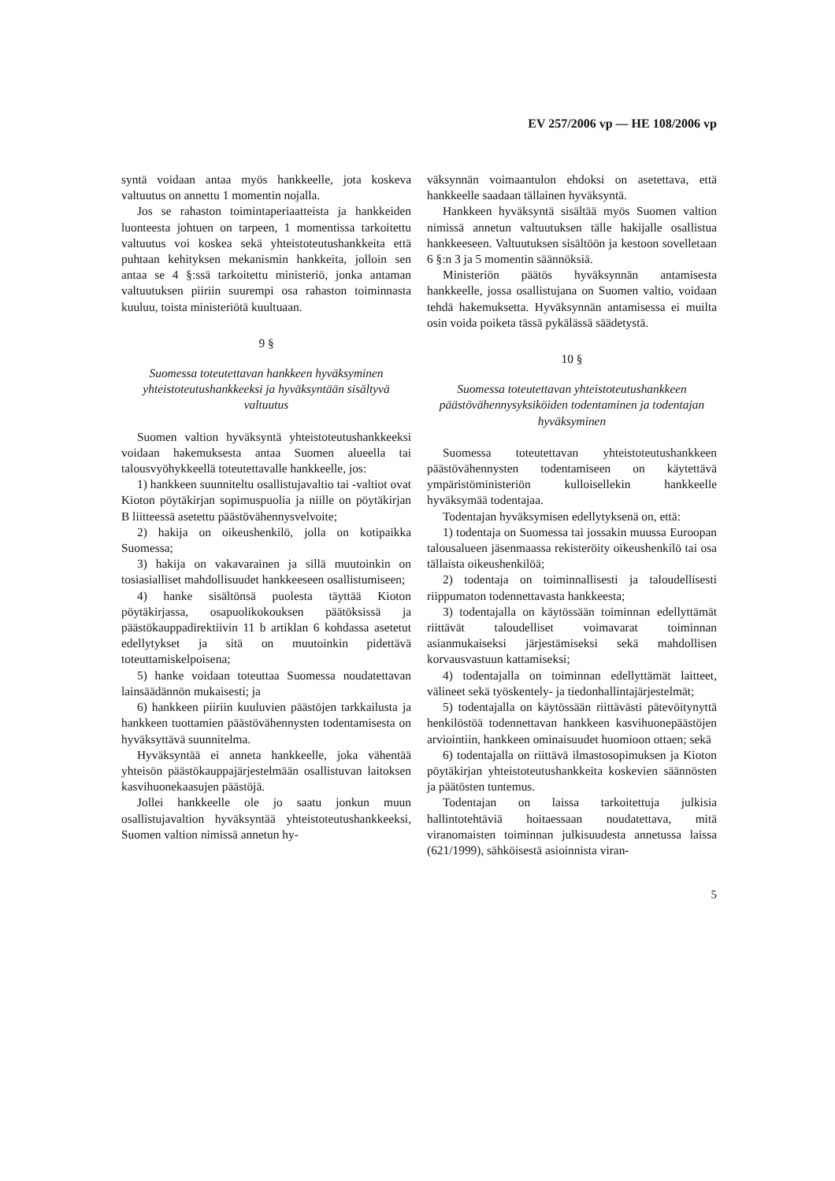EV 257/2006 vp — HE 108/2006 vp
syntä voidaan antaa myös hankkeelle, jota koskeva valtuutus on annettu 1 momentin nojalla.
Jos se rahaston toimintaperiaatteista ja hankkeiden luonteesta johtuen on tarpeen, 1 momentissa tarkoitettu valtuutus voi koskea sekä yhteistoteutushankkeita että puhtaan kehityksen mekanismin hankkeita, jolloin sen antaa se 4 §:ssä tarkoitettu ministeriö, jonka antaman valtuutuksen piiriin suurempi osa rahaston toiminnasta kuuluu, toista ministeriötä kuultuaan.
9 §
Suomessa toteutettavan hankkeen hyväksyminen yhteistoteutushankkeeksi ja hyväksyntään sisältyvä valtuutus
Suomen valtion hyväksyntä yhteistoteutushankkeeksi voidaan hakemuksesta antaa Suomen alueella tai talousvyöhykkeellä toteutettavalle hankkeelle, jos:
1) hankkeen suunniteltu osallistujavaltio tai -valtiot ovat Kioton pöytäkirjan sopimuspuolia ja niille on pöytäkirjan B liitteessä asetettu päästövähennysvelvoite;
2) hakija on oikeushenkilö, jolla on kotipaikka Suomessa;
3) hakija on vakavarainen ja sillä muutoinkin on tosiasialliset mahdollisuudet hankkeeseen osallistumiseen;
4) hanke sisältönsä puolesta täyttää Kioton pöytäkirjassa, osapuolikokouksen päätöksissä ja päästökauppadirektiivin 11 b artiklan 6 kohdassa asetetut edellytykset ja sitä on muutoinkin pidettävä toteuttamiskelpoisena;
5) hanke voidaan toteuttaa Suomessa noudatettavan lainsäädännön mukaisesti; ja
6) hankkeen piiriin kuuluvien päästöjen tarkkailusta ja hankkeen tuottamien päästövähennysten todentamisesta on hyväksyttävä suunnitelma.
Hyväksyntää ei anneta hankkeelle, joka vähentää yhteisön päästökauppajärjestelmään osallistuvan laitoksen kasvihuonekaasujen päästöjä.
Jollei hankkeelle ole jo saatu jonkun muun osallistujavaltion hyväksyntää yhteistoteutushankkeeksi, Suomen valtion nimissä annetun hy-
väksynnän voimaantulon ehdoksi on asetettava, että hankkeelle saadaan tällainen hyväksyntä.
Hankkeen hyväksyntä sisältää myös Suomen valtion nimissä annetun valtuutuksen tälle hakijalle osallistua hankkeeseen. Valtuutuksen sisältöön ja kestoon sovelletaan 6 §:n 3 ja 5 momentin säännöksiä.
Ministeriön päätös hyväksynnän antamisesta hankkeelle, jossa osallistujana on Suomen valtio, voidaan tehdä hakemuksetta. Hyväksynnän antamisessa ei muilta osin voida poiketa tässä pykälässä säädetystä.
10 §
Suomessa toteutettavan yhteistoteutushankkeen päästövähennysyksiköiden todentaminen ja todentajan hyväksyminen
Suomessa toteutettavan yhteistoteutushankkeen päästövähennysten todentamiseen on käytettävä ympäristöministeriön kulloisellekin hankkeelle hyväksymää todentajaa.
Todentajan hyväksymisen edellytyksenä on, että:
1) todentaja on Suomessa tai jossakin muussa Euroopan talousalueen jäsenmaassa rekisteröity oikeushenkilö tai osa tällaista oikeushenkilöä;
2) todentaja on toiminnallisesti ja taloudellisesti riippumaton todennettavasta hankkeesta;
3) todentajalla on käytössään toiminnan edellyttämät riittävät taloudelliset voimavarat toiminnan asianmukaiseksi järjestämiseksi sekä mahdollisen korvausvastuun kattamiseksi;
4) todentajalla on toiminnan edellyttämät laitteet, välineet sekä työskentely- ja tiedonhallintajärjestelmät;
5) todentajalla on käytössään riittävästi pätevöitynyttä henkilöstöä todennettavan hankkeen kasvihuonepäästöjen arviointiin, hankkeen ominaisuudet huomioon ottaen; sekä
6) todentajalla on riittävä ilmastosopimuksen ja Kioton pöytäkirjan yhteistoteutushankkeita koskevien säännösten ja päätösten tuntemus.
Todentajan on laissa tarkoitettuja julkisia hallintotehtäviä hoitaessaan noudatettava, mitä viranomaisten toiminnan julkisuudesta annetussa laissa (621/1999), sähköisestä asioinnista viran-
5